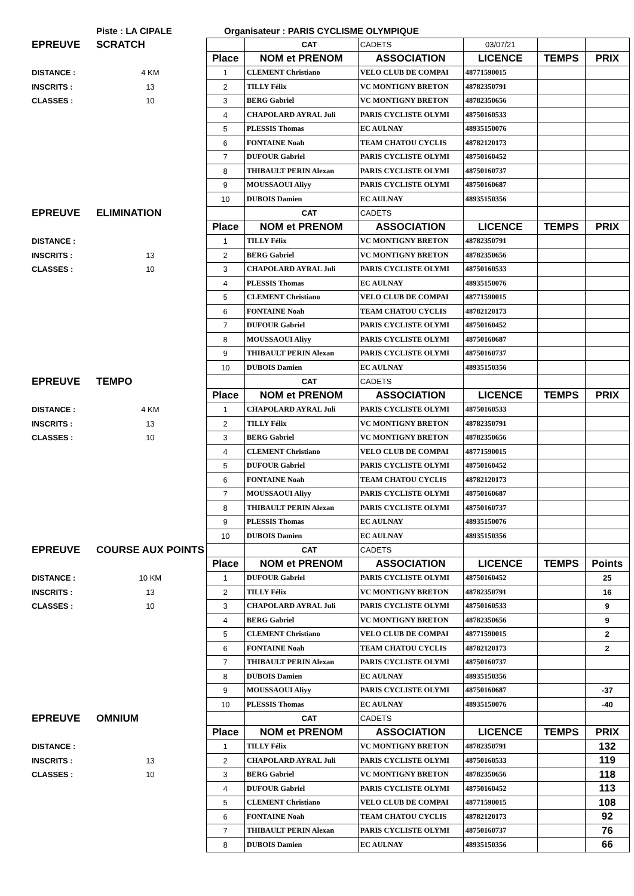| | Piste : LA CIPALE | | Organisateur : PARIS CYCLISME OLYMPIQUE |
| EPREUVE | SCRATCH | | CAT | CADETS | 03/07/21 | | |
| | | Place | NOM et PRENOM | ASSOCIATION | LICENCE | TEMPS | PRIX |
| DISTANCE : | 4 KM | 1 | CLEMENT Christiano | VELO CLUB DE COMPAI | 48771590015 | | |
| INSCRITS : | 13 | 2 | TILLY Félix | VC MONTIGNY BRETON | 48782350791 | | |
| CLASSES : | 10 | 3 | BERG Gabriel | VC MONTIGNY BRETON | 48782350656 | | |
| | | 4 | CHAPOLARD AYRAL Juli | PARIS CYCLISTE OLYMI | 48750160533 | | |
| | | 5 | PLESSIS Thomas | EC AULNAY | 48935150076 | | |
| | | 6 | FONTAINE Noah | TEAM CHATOU CYCLIS | 48782120173 | | |
| | | 7 | DUFOUR Gabriel | PARIS CYCLISTE OLYMI | 48750160452 | | |
| | | 8 | THIBAULT PERIN Alexan | PARIS CYCLISTE OLYMI | 48750160737 | | |
| | | 9 | MOUSSAOUI Aliyy | PARIS CYCLISTE OLYMI | 48750160687 | | |
| | | 10 | DUBOIS Damien | EC AULNAY | 48935150356 | | |
| EPREUVE | ELIMINATION | | CAT | CADETS | | | |
| | | Place | NOM et PRENOM | ASSOCIATION | LICENCE | TEMPS | PRIX |
| DISTANCE : | | 1 | TILLY Félix | VC MONTIGNY BRETON | 48782350791 | | |
| INSCRITS : | 13 | 2 | BERG Gabriel | VC MONTIGNY BRETON | 48782350656 | | |
| CLASSES : | 10 | 3 | CHAPOLARD AYRAL Juli | PARIS CYCLISTE OLYMI | 48750160533 | | |
| | | 4 | PLESSIS Thomas | EC AULNAY | 48935150076 | | |
| | | 5 | CLEMENT Christiano | VELO CLUB DE COMPAI | 48771590015 | | |
| | | 6 | FONTAINE Noah | TEAM CHATOU CYCLIS | 48782120173 | | |
| | | 7 | DUFOUR Gabriel | PARIS CYCLISTE OLYMI | 48750160452 | | |
| | | 8 | MOUSSAOUI Aliyy | PARIS CYCLISTE OLYMI | 48750160687 | | |
| | | 9 | THIBAULT PERIN Alexan | PARIS CYCLISTE OLYMI | 48750160737 | | |
| | | 10 | DUBOIS Damien | EC AULNAY | 48935150356 | | |
| EPREUVE | TEMPO | | CAT | CADETS | | | |
| | | Place | NOM et PRENOM | ASSOCIATION | LICENCE | TEMPS | PRIX |
| DISTANCE : | 4 KM | 1 | CHAPOLARD AYRAL Juli | PARIS CYCLISTE OLYMI | 48750160533 | | |
| INSCRITS : | 13 | 2 | TILLY Félix | VC MONTIGNY BRETON | 48782350791 | | |
| CLASSES : | 10 | 3 | BERG Gabriel | VC MONTIGNY BRETON | 48782350656 | | |
| | | 4 | CLEMENT Christiano | VELO CLUB DE COMPAI | 48771590015 | | |
| | | 5 | DUFOUR Gabriel | PARIS CYCLISTE OLYMI | 48750160452 | | |
| | | 6 | FONTAINE Noah | TEAM CHATOU CYCLIS | 48782120173 | | |
| | | 7 | MOUSSAOUI Aliyy | PARIS CYCLISTE OLYMI | 48750160687 | | |
| | | 8 | THIBAULT PERIN Alexan | PARIS CYCLISTE OLYMI | 48750160737 | | |
| | | 9 | PLESSIS Thomas | EC AULNAY | 48935150076 | | |
| | | 10 | DUBOIS Damien | EC AULNAY | 48935150356 | | |
| EPREUVE | COURSE AUX POINTS | | CAT | CADETS | | | |
| | | Place | NOM et PRENOM | ASSOCIATION | LICENCE | TEMPS | Points |
| DISTANCE : | 10 KM | 1 | DUFOUR Gabriel | PARIS CYCLISTE OLYMI | 48750160452 | | 25 |
| INSCRITS : | 13 | 2 | TILLY Félix | VC MONTIGNY BRETON | 48782350791 | | 16 |
| CLASSES : | 10 | 3 | CHAPOLARD AYRAL Juli | PARIS CYCLISTE OLYMI | 48750160533 | | 9 |
| | | 4 | BERG Gabriel | VC MONTIGNY BRETON | 48782350656 | | 9 |
| | | 5 | CLEMENT Christiano | VELO CLUB DE COMPAI | 48771590015 | | 2 |
| | | 6 | FONTAINE Noah | TEAM CHATOU CYCLIS | 48782120173 | | 2 |
| | | 7 | THIBAULT PERIN Alexan | PARIS CYCLISTE OLYMI | 48750160737 | | |
| | | 8 | DUBOIS Damien | EC AULNAY | 48935150356 | | |
| | | 9 | MOUSSAOUI Aliyy | PARIS CYCLISTE OLYMI | 48750160687 | | -37 |
| | | 10 | PLESSIS Thomas | EC AULNAY | 48935150076 | | -40 |
| EPREUVE | OMNIUM | | CAT | CADETS | | | |
| | | Place | NOM et PRENOM | ASSOCIATION | LICENCE | TEMPS | PRIX |
| DISTANCE : | | 1 | TILLY Félix | VC MONTIGNY BRETON | 48782350791 | | 132 |
| INSCRITS : | 13 | 2 | CHAPOLARD AYRAL Juli | PARIS CYCLISTE OLYMI | 48750160533 | | 119 |
| CLASSES : | 10 | 3 | BERG Gabriel | VC MONTIGNY BRETON | 48782350656 | | 118 |
| | | 4 | DUFOUR Gabriel | PARIS CYCLISTE OLYMI | 48750160452 | | 113 |
| | | 5 | CLEMENT Christiano | VELO CLUB DE COMPAI | 48771590015 | | 108 |
| | | 6 | FONTAINE Noah | TEAM CHATOU CYCLIS | 48782120173 | | 92 |
| | | 7 | THIBAULT PERIN Alexan | PARIS CYCLISTE OLYMI | 48750160737 | | 76 |
| | | 8 | DUBOIS Damien | EC AULNAY | 48935150356 | | 66 |